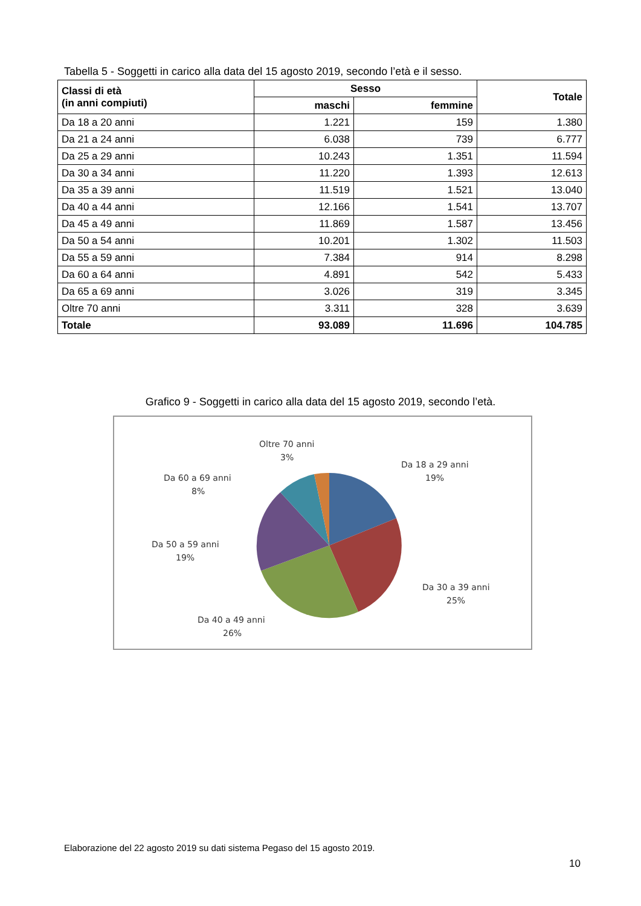Tabella 5 - Soggetti in carico alla data del 15 agosto 2019, secondo l’età e il sesso.
| Classi di età (in anni compiuti) | Sesso | | Totale |
| --- | --- | --- | --- |
| | maschi | femmine | |
| Da 18 a 20 anni | 1.221 | 159 | 1.380 |
| Da 21 a 24 anni | 6.038 | 739 | 6.777 |
| Da 25 a 29 anni | 10.243 | 1.351 | 11.594 |
| Da 30 a 34 anni | 11.220 | 1.393 | 12.613 |
| Da 35 a 39 anni | 11.519 | 1.521 | 13.040 |
| Da 40 a 44 anni | 12.166 | 1.541 | 13.707 |
| Da 45 a 49 anni | 11.869 | 1.587 | 13.456 |
| Da 50 a 54 anni | 10.201 | 1.302 | 11.503 |
| Da 55 a 59 anni | 7.384 | 914 | 8.298 |
| Da 60 a 64 anni | 4.891 | 542 | 5.433 |
| Da 65 a 69 anni | 3.026 | 319 | 3.345 |
| Oltre 70 anni | 3.311 | 328 | 3.639 |
| Totale | 93.089 | 11.696 | 104.785 |
Grafico 9 - Soggetti in carico alla data del 15 agosto 2019, secondo l’età.
Oltre 70 anni
3%
Da 18 a 29 anni
19%
Da 60 a 69 anni
8%
Da 50 a 59 anni
19%
Da 30 a 39 anni
25%
Da 40 a 49 anni
26%
Elaborazione del 22 agosto 2019 su dati sistema Pegaso del 15 agosto 2019.
10